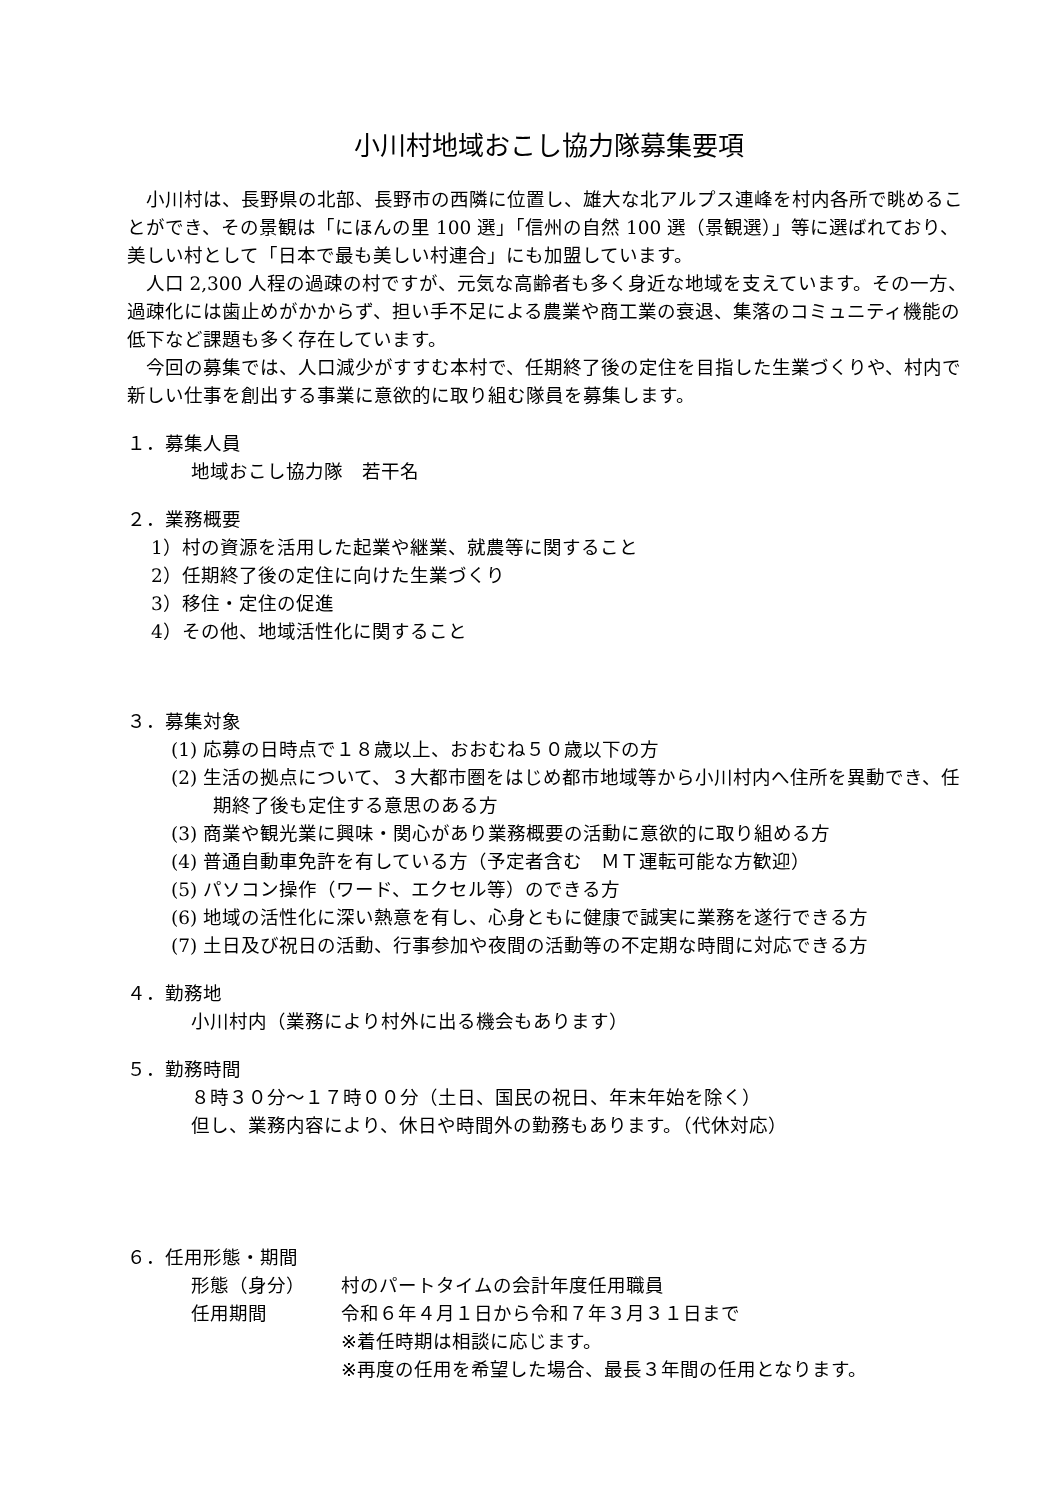小川村地域おこし協力隊募集要項
小川村は、長野県の北部、長野市の西隣に位置し、雄大な北アルプス連峰を村内各所で眺めることができ、その景観は「にほんの里 100 選」「信州の自然 100 選（景観選）」等に選ばれており、美しい村として「日本で最も美しい村連合」にも加盟しています。
人口 2,300 人程の過疎の村ですが、元気な高齢者も多く身近な地域を支えています。その一方、過疎化には歯止めがかからず、担い手不足による農業や商工業の衰退、集落のコミュニティ機能の低下など課題も多く存在しています。
今回の募集では、人口減少がすすむ本村で、任期終了後の定住を目指した生業づくりや、村内で新しい仕事を創出する事業に意欲的に取り組む隊員を募集します。
１．募集人員
地域おこし協力隊　若干名
２．業務概要
1）村の資源を活用した起業や継業、就農等に関すること
2）任期終了後の定住に向けた生業づくり
3）移住・定住の促進
4）その他、地域活性化に関すること
３．募集対象
(1) 応募の日時点で１８歳以上、おおむね５０歳以下の方
(2) 生活の拠点について、３大都市圏をはじめ都市地域等から小川村内へ住所を異動でき、任期終了後も定住する意思のある方
(3) 商業や観光業に興味・関心があり業務概要の活動に意欲的に取り組める方
(4) 普通自動車免許を有している方（予定者含む　ＭＴ運転可能な方歓迎）
(5) パソコン操作（ワード、エクセル等）のできる方
(6) 地域の活性化に深い熱意を有し、心身ともに健康で誠実に業務を遂行できる方
(7) 土日及び祝日の活動、行事参加や夜間の活動等の不定期な時間に対応できる方
４．勤務地
小川村内（業務により村外に出る機会もあります）
５．勤務時間
８時３０分～１７時００分（土日、国民の祝日、年末年始を除く）
但し、業務内容により、休日や時間外の勤務もあります。（代休対応）
６．任用形態・期間
形態（身分） 村のパートタイムの会計年度任用職員
任用期間 令和６年４月１日から令和７年３月３１日まで
※着任時期は相談に応じます。
※再度の任用を希望した場合、最長３年間の任用となります。